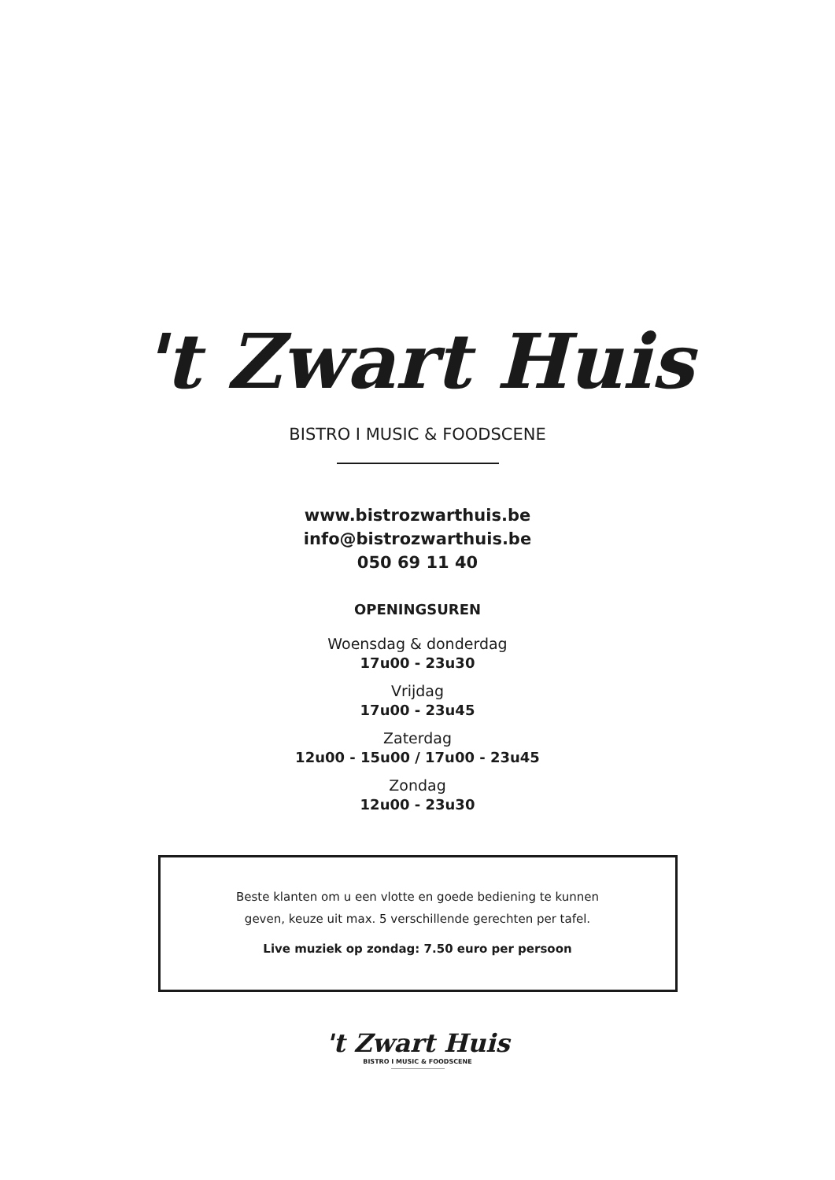't Zwart Huis
BISTRO I MUSIC & FOODSCENE
www.bistrozwarthuis.be
info@bistrozwarthuis.be
050 69 11 40
OPENINGSUREN
Woensdag & donderdag
17u00 - 23u30
Vrijdag
17u00 - 23u45
Zaterdag
12u00 - 15u00 / 17u00 - 23u45
Zondag
12u00 - 23u30
Beste klanten om u een vlotte en goede bediening te kunnen
geven, keuze uit max. 5 verschillende gerechten per tafel.
Live muziek op zondag: 7.50 euro per persoon
't Zwart Huis
BISTRO I MUSIC & FOODSCENE